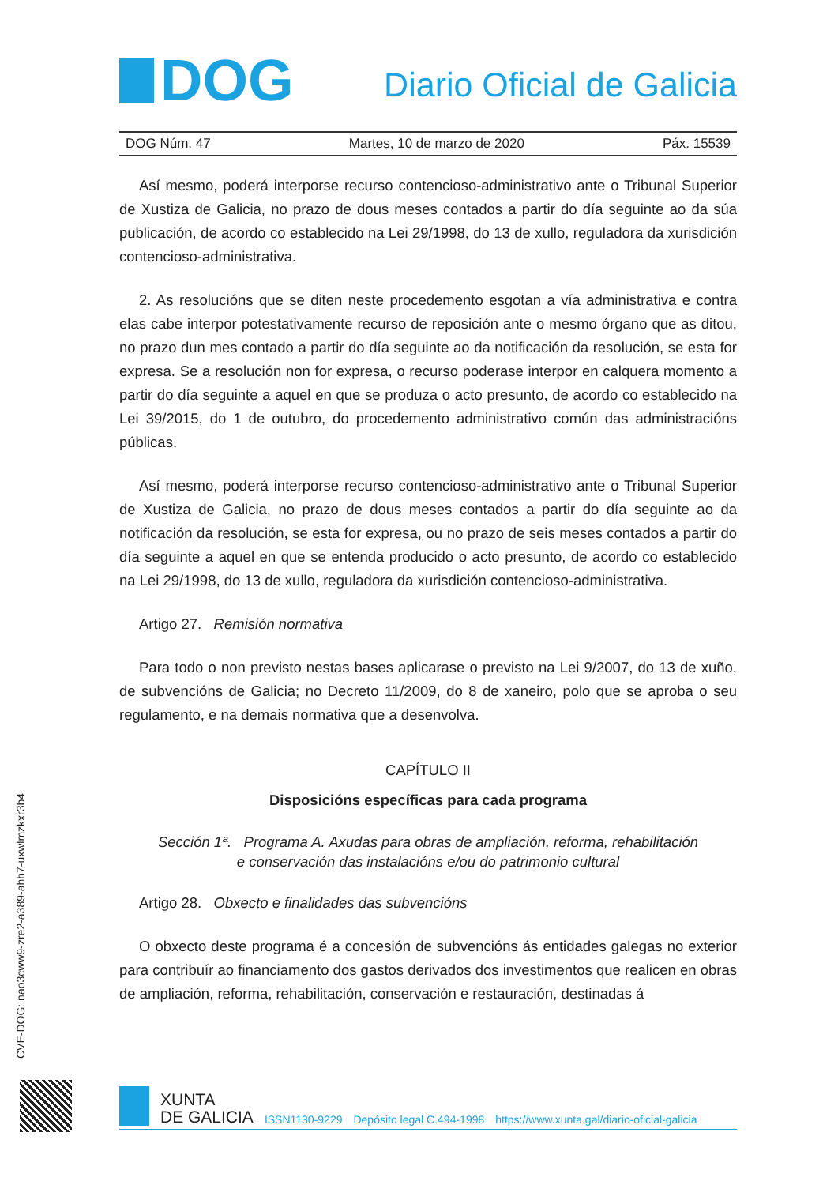DOG
Diario Oficial de Galicia
DOG Núm. 47 Martes, 10 de marzo de 2020 Páx. 15539
Así mesmo, poderá interporse recurso contencioso-administrativo ante o Tribunal Superior de Xustiza de Galicia, no prazo de dous meses contados a partir do día seguinte ao da súa publicación, de acordo co establecido na Lei 29/1998, do 13 de xullo, reguladora da xurisdición contencioso-administrativa.
2. As resolucións que se diten neste procedemento esgotan a vía administrativa e contra elas cabe interpor potestativamente recurso de reposición ante o mesmo órgano que as ditou, no prazo dun mes contado a partir do día seguinte ao da notificación da resolución, se esta for expresa. Se a resolución non for expresa, o recurso poderase interpor en calquera momento a partir do día seguinte a aquel en que se produza o acto presunto, de acordo co establecido na Lei 39/2015, do 1 de outubro, do procedemento administrativo común das administracións públicas.
Así mesmo, poderá interporse recurso contencioso-administrativo ante o Tribunal Superior de Xustiza de Galicia, no prazo de dous meses contados a partir do día seguinte ao da notificación da resolución, se esta for expresa, ou no prazo de seis meses contados a partir do día seguinte a aquel en que se entenda producido o acto presunto, de acordo co establecido na Lei 29/1998, do 13 de xullo, reguladora da xurisdición contencioso-administrativa.
Artigo 27. Remisión normativa
Para todo o non previsto nestas bases aplicarase o previsto na Lei 9/2007, do 13 de xuño, de subvencións de Galicia; no Decreto 11/2009, do 8 de xaneiro, polo que se aproba o seu regulamento, e na demais normativa que a desenvolva.
CAPÍTULO II
Disposicións específicas para cada programa
Sección 1ª. Programa A. Axudas para obras de ampliación, reforma, rehabilitación
e conservación das instalacións e/ou do patrimonio cultural
Artigo 28. Obxecto e finalidades das subvencións
O obxecto deste programa é a concesión de subvencións ás entidades galegas no exterior para contribuír ao financiamento dos gastos derivados dos investimentos que realicen en obras de ampliación, reforma, rehabilitación, conservación e restauración, destinadas á
CVE-DOG: nao3cww9-zre2-a389-ahh7-uxwlmzkxr3b4
XUNTA
DE GALICIA
ISSN1130-9229 Depósito legal C.494-1998 https://www.xunta.gal/diario-oficial-galicia